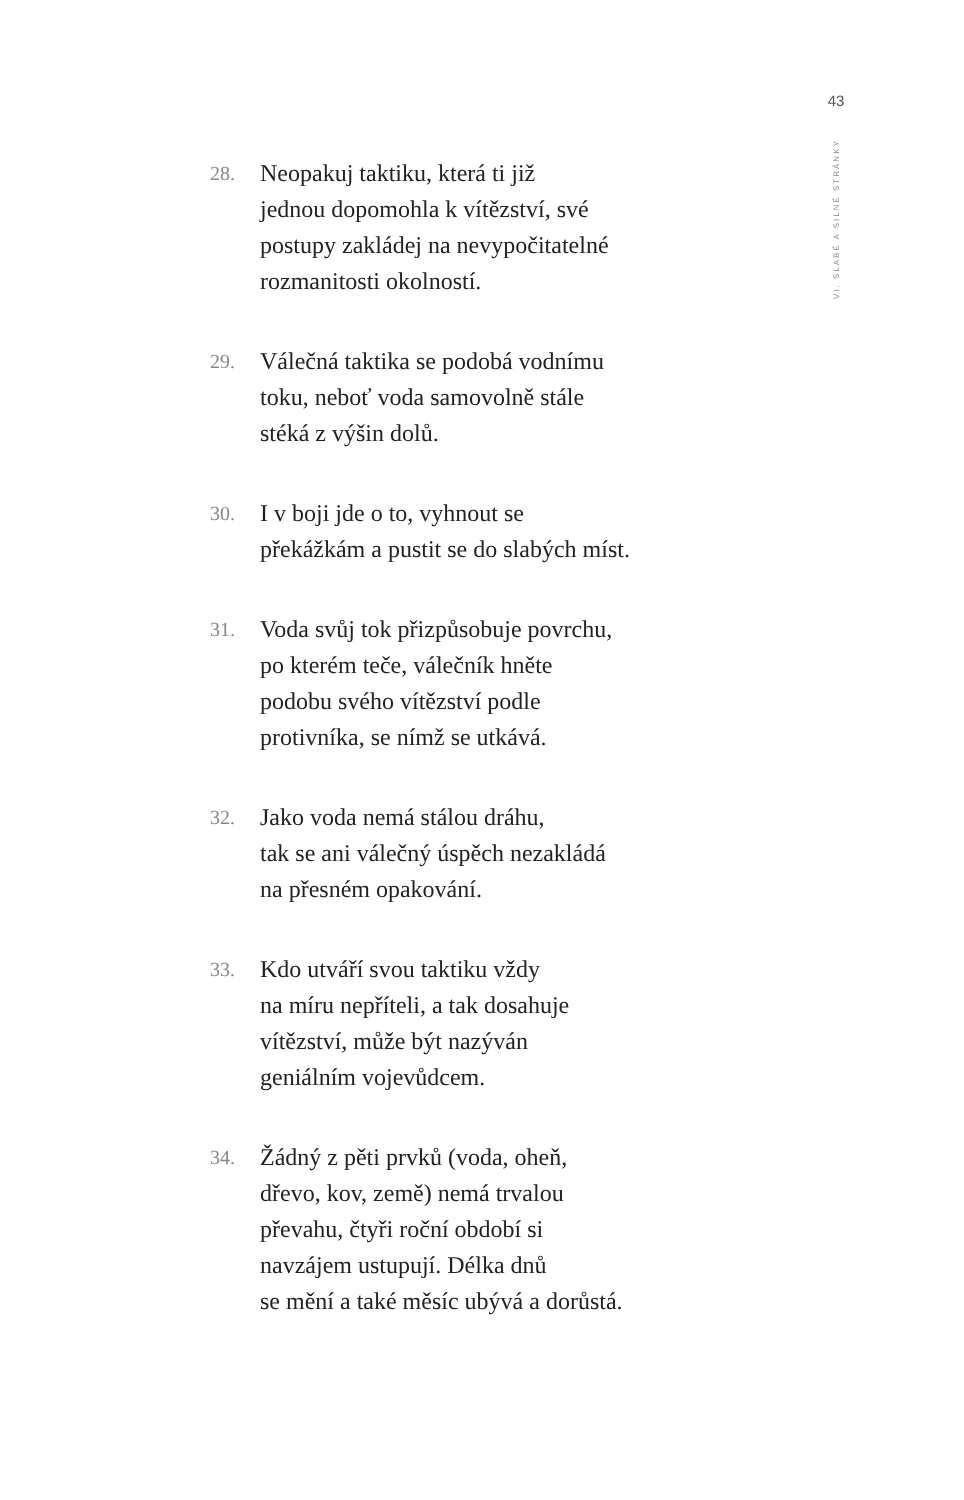43
VI. SLABÉ A SILNÉ STRÁNKY
28.
Neopakuj taktiku, která ti již
jednou dopomohla k vítězství, své
postupy zakládej na nevypočitatelné
rozmanitosti okolností.
29.
Válečná taktika se podobá vodnímu
toku, neboť voda samovolně stále
stéká z výšin dolů.
30.
I v boji jde o to, vyhnout se
překážkám a pustit se do slabých míst.
31.
Voda svůj tok přizpůsobuje povrchu,
po kterém teče, válečník hněte
podobu svého vítězství podle
protivníka, se nímž se utkává.
32.
Jako voda nemá stálou dráhu,
tak se ani válečný úspěch nezakládá
na přesném opakování.
33.
Kdo utváří svou taktiku vždy
na míru nepříteli, a tak dosahuje
vítězství, může být nazýván
geniálním vojevůdcem.
34.
Žádný z pěti prvků (voda, oheň,
dřevo, kov, země) nemá trvalou
převahu, čtyři roční období si
navzájem ustupují. Délka dnů
se mění a také měsíc ubývá a dorůstá.